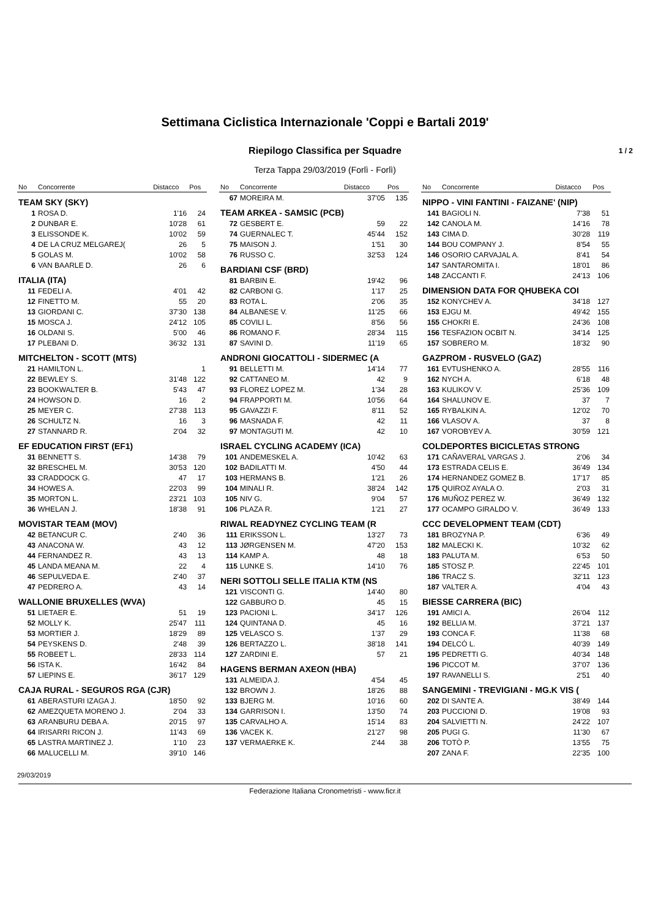Settimana Ciclistica Internazionale 'Coppi e Bartali 2019'
Riepilogo Classifica per Squadre 1 / 2
Terza Tappa 29/03/2019 (Forlì - Forlì)
| No | Concorrente | Distacco | Pos |
| --- | --- | --- | --- |
| TEAM SKY (SKY) | | | |
| 1 | ROSA D. | 1'16 | 24 |
| 2 | DUNBAR E. | 10'28 | 61 |
| 3 | ELISSONDE K. | 10'02 | 59 |
| 4 | DE LA CRUZ MELGAREJ( | 26 | 5 |
| 5 | GOLAS M. | 10'02 | 58 |
| 6 | VAN BAARLE D. | 26 | 6 |
| ITALIA (ITA) | | | |
| 11 | FEDELI A. | 4'01 | 42 |
| 12 | FINETTO M. | 55 | 20 |
| 13 | GIORDANI C. | 37'30 | 138 |
| 15 | MOSCA J. | 24'12 | 105 |
| 16 | OLDANI S. | 5'00 | 46 |
| 17 | PLEBANI D. | 36'32 | 131 |
| MITCHELTON - SCOTT (MTS) | | | |
| 21 | HAMILTON L. | | 1 |
| 22 | BEWLEY S. | 31'48 | 122 |
| 23 | BOOKWALTER B. | 5'43 | 47 |
| 24 | HOWSON D. | 16 | 2 |
| 25 | MEYER C. | 27'38 | 113 |
| 26 | SCHULTZ N. | 16 | 3 |
| 27 | STANNARD R. | 2'04 | 32 |
| EF EDUCATION FIRST (EF1) | | | |
| 31 | BENNETT S. | 14'38 | 79 |
| 32 | BRESCHEL M. | 30'53 | 120 |
| 33 | CRADDOCK G. | 47 | 17 |
| 34 | HOWES A. | 22'03 | 99 |
| 35 | MORTON L. | 23'21 | 103 |
| 36 | WHELAN J. | 18'38 | 91 |
| MOVISTAR TEAM (MOV) | | | |
| 42 | BETANCUR C. | 2'40 | 36 |
| 43 | ANACONA W. | 43 | 12 |
| 44 | FERNANDEZ R. | 43 | 13 |
| 45 | LANDA MEANA M. | 22 | 4 |
| 46 | SEPULVEDA E. | 2'40 | 37 |
| 47 | PEDRERO A. | 43 | 14 |
| WALLONIE BRUXELLES (WVA) | | | |
| 51 | LIETAER E. | 51 | 19 |
| 52 | MOLLY K. | 25'47 | 111 |
| 53 | MORTIER J. | 18'29 | 89 |
| 54 | PEYSKENS D. | 2'48 | 39 |
| 55 | ROBEET L. | 28'33 | 114 |
| 56 | ISTA K. | 16'42 | 84 |
| 57 | LIEPINS E. | 36'17 | 129 |
| CAJA RURAL - SEGUROS RGA (CJR) | | | |
| 61 | ABERASTURI IZAGA J. | 18'50 | 92 |
| 62 | AMEZQUETA MORENO J. | 2'04 | 33 |
| 63 | ARANBURU DEBA A. | 20'15 | 97 |
| 64 | IRISARRI RICON J. | 11'43 | 69 |
| 65 | LASTRA MARTINEZ J. | 1'10 | 23 |
| 66 | MALUCELLI M. | 39'10 | 146 |
| No | Concorrente | Distacco | Pos |
| --- | --- | --- | --- |
| 67 | MOREIRA M. | 37'05 | 135 |
| TEAM ARKEA - SAMSIC (PCB) | | | |
| 72 | GESBERT E. | 59 | 22 |
| 74 | GUERNALEC T. | 45'44 | 152 |
| 75 | MAISON J. | 1'51 | 30 |
| 76 | RUSSO C. | 32'53 | 124 |
| BARDIANI CSF (BRD) | | | |
| 81 | BARBIN E. | 19'42 | 96 |
| 82 | CARBONI G. | 1'17 | 25 |
| 83 | ROTA L. | 2'06 | 35 |
| 84 | ALBANESE V. | 11'25 | 66 |
| 85 | COVILI L. | 8'56 | 56 |
| 86 | ROMANO F. | 28'34 | 115 |
| 87 | SAVINI D. | 11'19 | 65 |
| ANDRONI GIOCATTOLI - SIDERMEC (A | | | |
| 91 | BELLETTI M. | 14'14 | 77 |
| 92 | CATTANEO M. | 42 | 9 |
| 93 | FLOREZ LOPEZ M. | 1'34 | 28 |
| 94 | FRAPPORTI M. | 10'56 | 64 |
| 95 | GAVAZZI F. | 8'11 | 52 |
| 96 | MASNADA F. | 42 | 11 |
| 97 | MONTAGUTI M. | 42 | 10 |
| ISRAEL CYCLING ACADEMY (ICA) | | | |
| 101 | ANDEMESKEL A. | 10'42 | 63 |
| 102 | BADILATTI M. | 4'50 | 44 |
| 103 | HERMANS B. | 1'21 | 26 |
| 104 | MINALI R. | 38'24 | 142 |
| 105 | NIV G. | 9'04 | 57 |
| 106 | PLAZA R. | 1'21 | 27 |
| RIWAL READYNEZ CYCLING TEAM (R | | | |
| 111 | ERIKSSON L. | 13'27 | 73 |
| 113 | JØRGENSEN M. | 47'20 | 153 |
| 114 | KAMP A. | 48 | 18 |
| 115 | LUNKE S. | 14'10 | 76 |
| NERI SOTTOLI SELLE ITALIA KTM (NS | | | |
| 121 | VISCONTI G. | 14'40 | 80 |
| 122 | GABBURO D. | 45 | 15 |
| 123 | PACIONI L. | 34'17 | 126 |
| 124 | QUINTANA D. | 45 | 16 |
| 125 | VELASCO S. | 1'37 | 29 |
| 126 | BERTAZZO L. | 38'18 | 141 |
| 127 | ZARDINI E. | 57 | 21 |
| HAGENS BERMAN AXEON (HBA) | | | |
| 131 | ALMEIDA J. | 4'54 | 45 |
| 132 | BROWN J. | 18'26 | 88 |
| 133 | BJERG M. | 10'16 | 60 |
| 134 | GARRISON I. | 13'50 | 74 |
| 135 | CARVALHO A. | 15'14 | 83 |
| 136 | VACEK K. | 21'27 | 98 |
| 137 | VERMAERKE K. | 2'44 | 38 |
| No | Concorrente | Distacco | Pos |
| --- | --- | --- | --- |
| NIPPO - VINI FANTINI - FAIZANE' (NIP) | | | |
| 141 | BAGIOLI N. | 7'38 | 51 |
| 142 | CANOLA M. | 14'16 | 78 |
| 143 | CIMA D. | 30'28 | 119 |
| 144 | BOU COMPANY J. | 8'54 | 55 |
| 146 | OSORIO CARVAJAL A. | 8'41 | 54 |
| 147 | SANTAROMITA I. | 18'01 | 86 |
| 148 | ZACCANTI F. | 24'13 | 106 |
| DIMENSION DATA FOR QHUBEKA COI | | | |
| 152 | KONYCHEV A. | 34'18 | 127 |
| 153 | EJGU M. | 49'42 | 155 |
| 155 | CHOKRI E. | 24'36 | 108 |
| 156 | TESFAZION OCBIT N. | 34'14 | 125 |
| 157 | SOBRERO M. | 18'32 | 90 |
| GAZPROM - RUSVELO (GAZ) | | | |
| 161 | EVTUSHENKO A. | 28'55 | 116 |
| 162 | NYCH A. | 6'18 | 48 |
| 163 | KULIKOV V. | 25'36 | 109 |
| 164 | SHALUNOV E. | 37 | 7 |
| 165 | RYBALKIN A. | 12'02 | 70 |
| 166 | VLASOV A. | 37 | 8 |
| 167 | VOROBYEV A. | 30'59 | 121 |
| COLDEPORTES BICICLETAS STRONG | | | |
| 171 | CAÑAVERAL VARGAS J. | 2'06 | 34 |
| 173 | ESTRADA CELIS E. | 36'49 | 134 |
| 174 | HERNANDEZ GOMEZ B. | 17'17 | 85 |
| 175 | QUIROZ AYALA O. | 2'03 | 31 |
| 176 | MUÑOZ PEREZ W. | 36'49 | 132 |
| 177 | OCAMPO GIRALDO V. | 36'49 | 133 |
| CCC DEVELOPMENT TEAM (CDT) | | | |
| 181 | BROZYNA P. | 6'36 | 49 |
| 182 | MALECKI K. | 10'32 | 62 |
| 183 | PALUTA M. | 6'53 | 50 |
| 185 | STOSZ P. | 22'45 | 101 |
| 186 | TRACZ S. | 32'11 | 123 |
| 187 | VALTER A. | 4'04 | 43 |
| BIESSE CARRERA (BIC) | | | |
| 191 | AMICI A. | 26'04 | 112 |
| 192 | BELLIA M. | 37'21 | 137 |
| 193 | CONCA F. | 11'38 | 68 |
| 194 | DELCÓ L. | 40'39 | 149 |
| 195 | PEDRETTI G. | 40'34 | 148 |
| 196 | PICCOT M. | 37'07 | 136 |
| 197 | RAVANELLI S. | 2'51 | 40 |
| SANGEMINI - TREVIGIANI - MG.K VIS ( | | | |
| 202 | DI SANTE A. | 38'49 | 144 |
| 203 | PUCCIONI D. | 19'08 | 93 |
| 204 | SALVIETTI N. | 24'22 | 107 |
| 205 | PUGI G. | 11'30 | 67 |
| 206 | TOTÒ P. | 13'55 | 75 |
| 207 | ZANA F. | 22'35 | 100 |
29/03/2019
Federazione Italiana Cronometristi - www.ficr.it